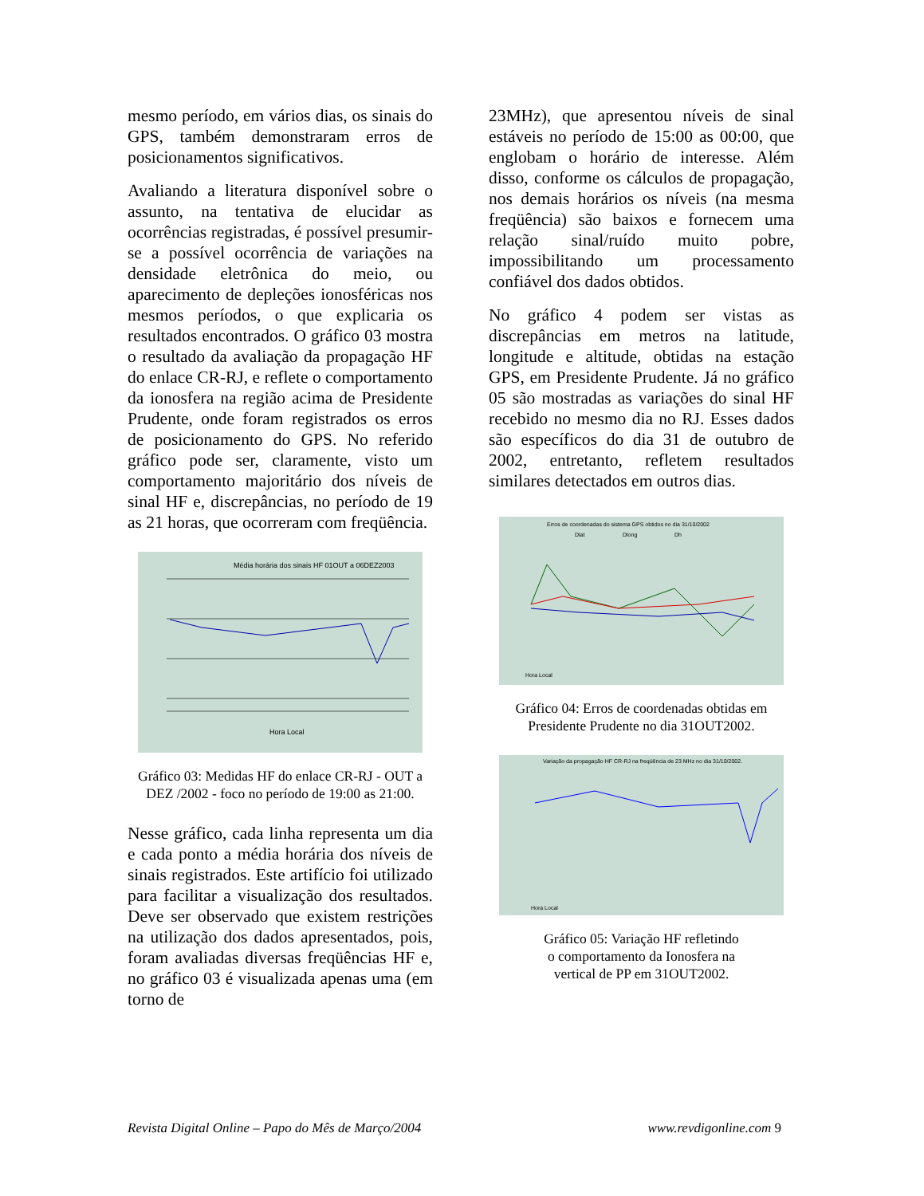mesmo período, em vários dias, os sinais do GPS, também demonstraram erros de posicionamentos significativos.
Avaliando a literatura disponível sobre o assunto, na tentativa de elucidar as ocorrências registradas, é possível presumir-se a possível ocorrência de variações na densidade eletrônica do meio, ou aparecimento de depleções ionosféricas nos mesmos períodos, o que explicaria os resultados encontrados. O gráfico 03 mostra o resultado da avaliação da propagação HF do enlace CR-RJ, e reflete o comportamento da ionosfera na região acima de Presidente Prudente, onde foram registrados os erros de posicionamento do GPS. No referido gráfico pode ser, claramente, visto um comportamento majoritário dos níveis de sinal HF e, discrepâncias, no período de 19 as 21 horas, que ocorreram com freqüência.
Média horária dos sinais HF 01OUT a 06DEZ2003
Hora Local
Gráfico 03: Medidas HF do enlace CR-RJ - OUT a DEZ /2002 - foco no período de 19:00 as 21:00.
Nesse gráfico, cada linha representa um dia e cada ponto a média horária dos níveis de sinais registrados. Este artifício foi utilizado para facilitar a visualização dos resultados. Deve ser observado que existem restrições na utilização dos dados apresentados, pois, foram avaliadas diversas freqüências HF e, no gráfico 03 é visualizada apenas uma (em torno de
23MHz), que apresentou níveis de sinal estáveis no período de 15:00 as 00:00, que englobam o horário de interesse. Além disso, conforme os cálculos de propagação, nos demais horários os níveis (na mesma freqüência) são baixos e fornecem uma relação sinal/ruído muito pobre, impossibilitando um processamento confiável dos dados obtidos.
No gráfico 4 podem ser vistas as discrepâncias em metros na latitude, longitude e altitude, obtidas na estação GPS, em Presidente Prudente. Já no gráfico 05 são mostradas as variações do sinal HF recebido no mesmo dia no RJ. Esses dados são específicos do dia 31 de outubro de 2002, entretanto, refletem resultados similares detectados em outros dias.
Erros de coordenadas do sistema GPS obtidos no dia 31/10/2002
Dlat
Dlong
Dh
Hora Local
Gráfico 04: Erros de coordenadas obtidas em Presidente Prudente no dia 31OUT2002.
Variação da propagação HF CR-RJ na freqüência de 23 MHz no dia 31/10/2002.
Hora Local
Gráfico 05: Variação HF refletindo
o comportamento da Ionosfera na
vertical de PP em 31OUT2002.
Revista Digital Online – Papo do Mês de Março/2004 www.revdigonline.com 9